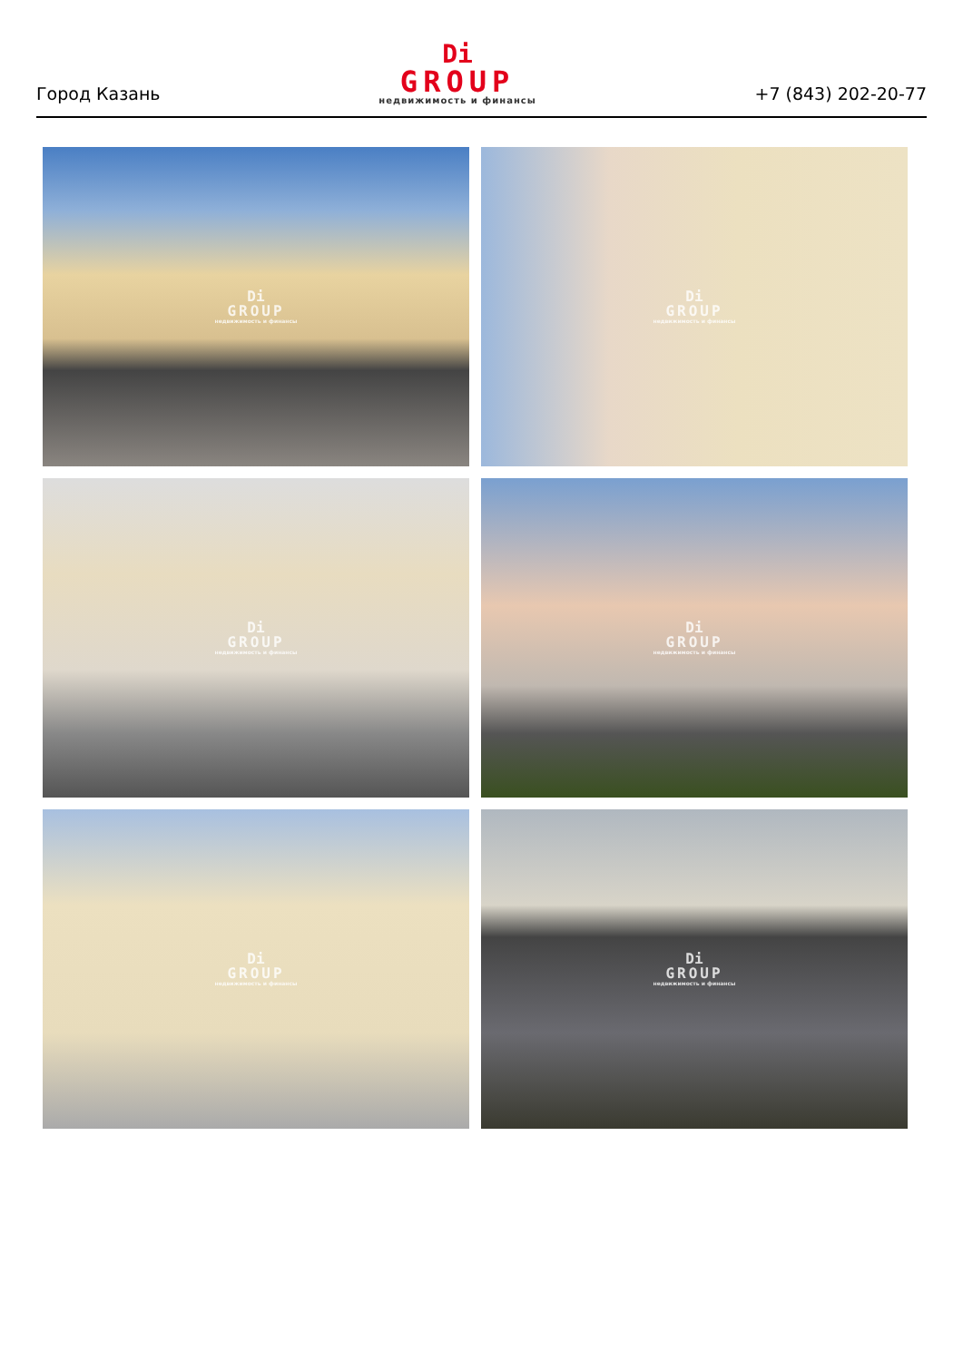Город Казань
Di
GROUP
недвижимость и финансы
+7 (843) 202-20-77
Di
GROUP
недвижимость и финансы
Di
GROUP
недвижимость и финансы
Di
GROUP
недвижимость и финансы
Di
GROUP
недвижимость и финансы
Di
GROUP
недвижимость и финансы
Di
GROUP
недвижимость и финансы